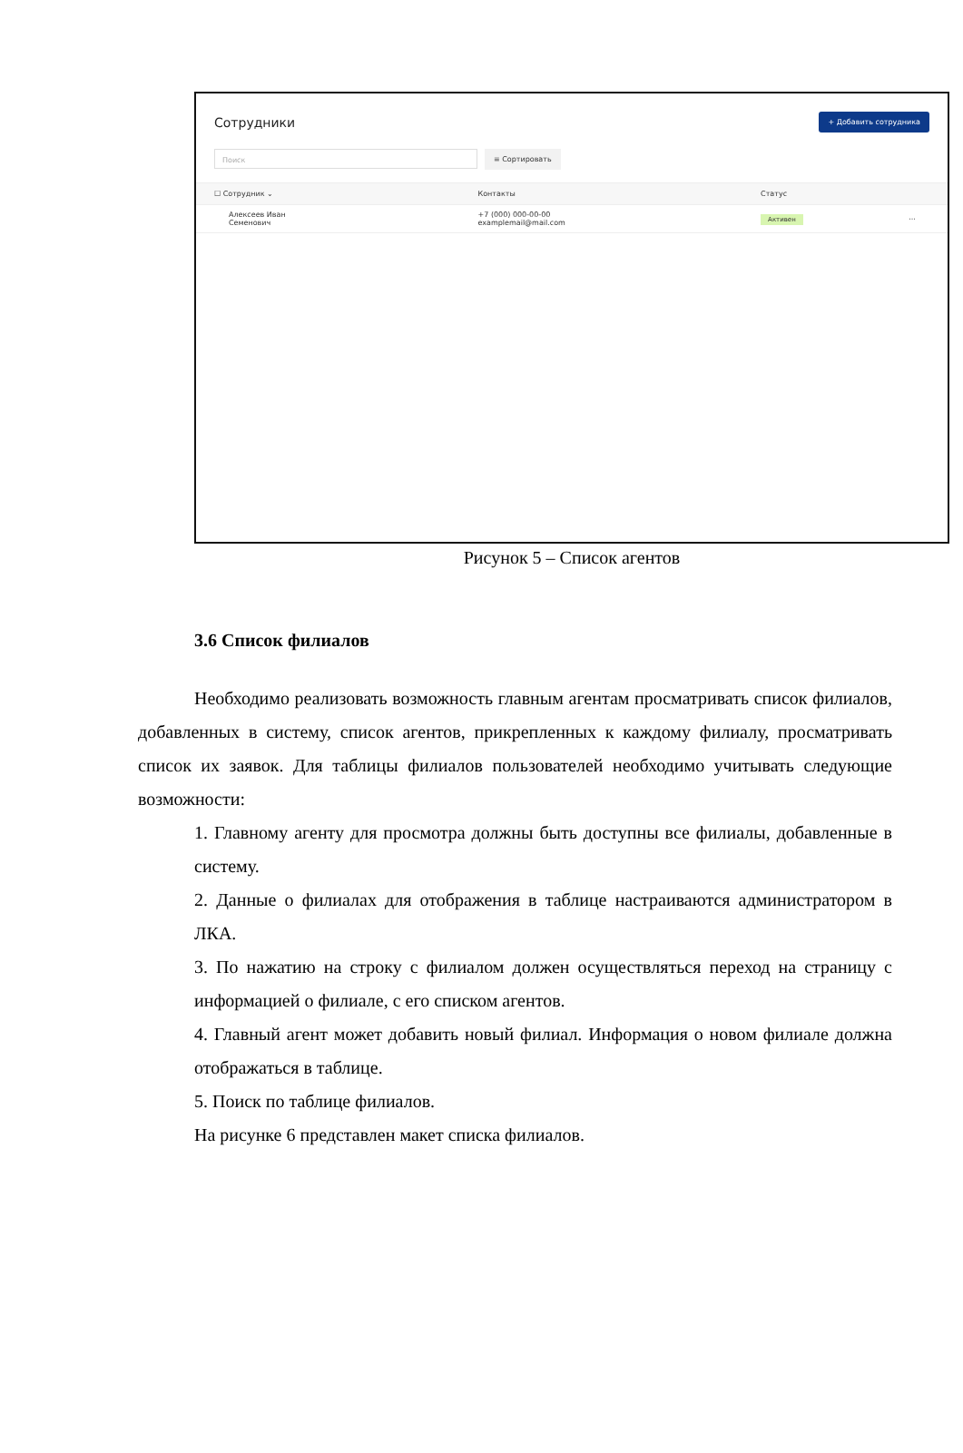Сотрудники
+ Добавить сотрудника
Поиск
≡ Сортировать
| ☐ Сотрудник ⌄ | Контакты | Статус | |
| --- | --- | --- | --- |
| Алексеев Иван Семенович | +7 (000) 000-00-00 examplemail@mail.com | Активен | ··· |
Рисунок 5 – Список агентов
3.6 Список филиалов
Необходимо реализовать возможность главным агентам просматривать список филиалов, добавленных в систему, список агентов, прикрепленных к каждому филиалу, просматривать список их заявок. Для таблицы филиалов пользователей необходимо учитывать следующие возможности:
1. Главному агенту для просмотра должны быть доступны все филиалы, добавленные в систему.
2. Данные о филиалах для отображения в таблице настраиваются администратором в ЛКА.
3. По нажатию на строку с филиалом должен осуществляться переход на страницу с информацией о филиале, с его списком агентов.
4. Главный агент может добавить новый филиал. Информация о новом филиале должна отображаться в таблице.
5. Поиск по таблице филиалов.
На рисунке 6 представлен макет списка филиалов.